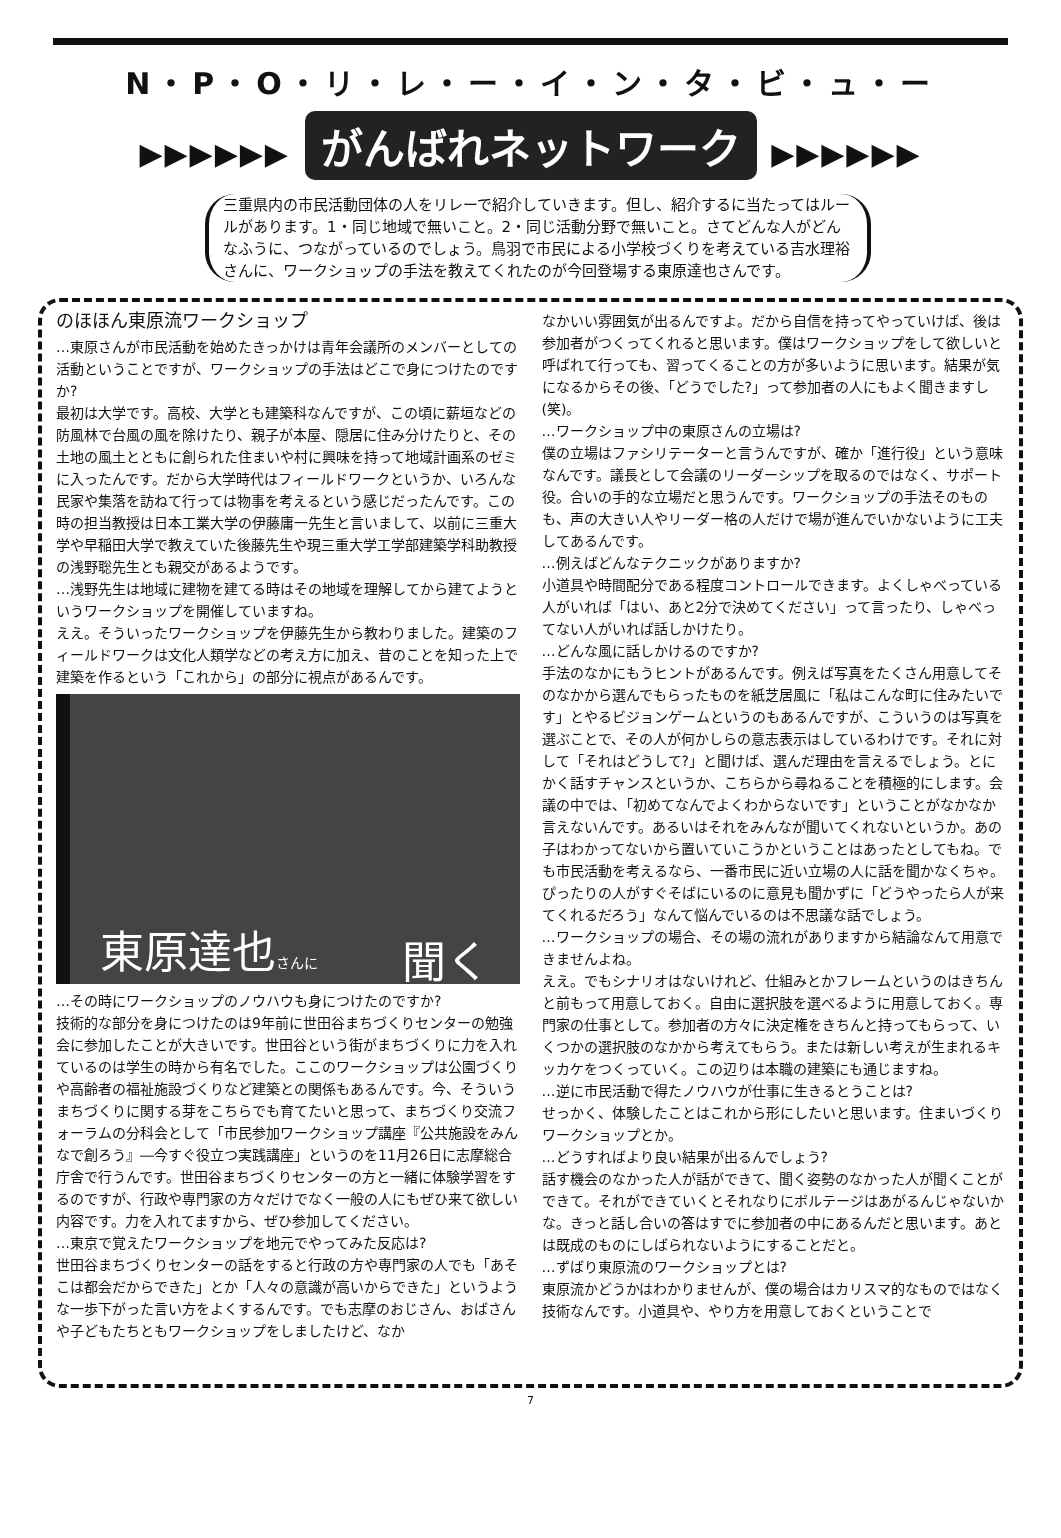N・P・O・リ・レ・ー・イ・ン・タ・ビ・ュ・ー
▶▶▶▶▶▶ がんばれネットワーク ▶▶▶▶▶▶
三重県内の市民活動団体の人をリレーで紹介していきます。但し、紹介するに当たってはルールがあります。1・同じ地域で無いこと。2・同じ活動分野で無いこと。さてどんな人がどんなふうに、つながっているのでしょう。鳥羽で市民による小学校づくりを考えている吉水理裕さんに、ワークショップの手法を教えてくれたのが今回登場する東原達也さんです。
のほほん東原流ワークショップ
…東原さんが市民活動を始めたきっかけは青年会議所のメンバーとしての活動ということですが、ワークショップの手法はどこで身につけたのですか?
最初は大学です。高校、大学とも建築科なんですが、この頃に薪垣などの防風林で台風の風を除けたり、親子が本屋、隠居に住み分けたりと、その土地の風土とともに創られた住まいや村に興味を持って地域計画系のゼミに入ったんです。だから大学時代はフィールドワークというか、いろんな民家や集落を訪ねて行っては物事を考えるという感じだったんです。この時の担当教授は日本工業大学の伊藤庸一先生と言いまして、以前に三重大学や早稲田大学で教えていた後藤先生や現三重大学工学部建築学科助教授の浅野聡先生とも親交があるようです。
…浅野先生は地域に建物を建てる時はその地域を理解してから建てようというワークショップを開催していますね。
ええ。そういったワークショップを伊藤先生から教わりました。建築のフィールドワークは文化人類学などの考え方に加え、昔のことを知った上で建築を作るという「これから」の部分に視点があるんです。
東原達也さんに 聞く
…その時にワークショップのノウハウも身につけたのですか?
技術的な部分を身につけたのは9年前に世田谷まちづくりセンターの勉強会に参加したことが大きいです。世田谷という街がまちづくりに力を入れているのは学生の時から有名でした。ここのワークショップは公園づくりや高齢者の福祉施設づくりなど建築との関係もあるんです。今、そういうまちづくりに関する芽をこちらでも育てたいと思って、まちづくり交流フォーラムの分科会として「市民参加ワークショップ講座『公共施設をみんなで創ろう』―今すぐ役立つ実践講座」というのを11月26日に志摩総合庁舎で行うんです。世田谷まちづくりセンターの方と一緒に体験学習をするのですが、行政や専門家の方々だけでなく一般の人にもぜひ来て欲しい内容です。力を入れてますから、ぜひ参加してください。
…東京で覚えたワークショップを地元でやってみた反応は?
世田谷まちづくりセンターの話をすると行政の方や専門家の人でも「あそこは都会だからできた」とか「人々の意識が高いからできた」というような一歩下がった言い方をよくするんです。でも志摩のおじさん、おばさんや子どもたちともワークショップをしましたけど、なか
なかいい雰囲気が出るんですよ。だから自信を持ってやっていけば、後は参加者がつくってくれると思います。僕はワークショップをして欲しいと呼ばれて行っても、習ってくることの方が多いように思います。結果が気になるからその後、「どうでした?」って参加者の人にもよく聞きますし(笑)。
…ワークショップ中の東原さんの立場は?
僕の立場はファシリテーターと言うんですが、確か「進行役」という意味なんです。議長として会議のリーダーシップを取るのではなく、サポート役。合いの手的な立場だと思うんです。ワークショップの手法そのものも、声の大きい人やリーダー格の人だけで場が進んでいかないように工夫してあるんです。
…例えばどんなテクニックがありますか?
小道具や時間配分である程度コントロールできます。よくしゃべっている人がいれば「はい、あと2分で決めてください」って言ったり、しゃべってない人がいれば話しかけたり。
…どんな風に話しかけるのですか?
手法のなかにもうヒントがあるんです。例えば写真をたくさん用意してそのなかから選んでもらったものを紙芝居風に「私はこんな町に住みたいです」とやるビジョンゲームというのもあるんですが、こういうのは写真を選ぶことで、その人が何かしらの意志表示はしているわけです。それに対して「それはどうして?」と聞けば、選んだ理由を言えるでしょう。とにかく話すチャンスというか、こちらから尋ねることを積極的にします。会議の中では、「初めてなんでよくわからないです」ということがなかなか言えないんです。あるいはそれをみんなが聞いてくれないというか。あの子はわかってないから置いていこうかということはあったとしてもね。でも市民活動を考えるなら、一番市民に近い立場の人に話を聞かなくちゃ。ぴったりの人がすぐそばにいるのに意見も聞かずに「どうやったら人が来てくれるだろう」なんて悩んでいるのは不思議な話でしょう。
…ワークショップの場合、その場の流れがありますから結論なんて用意できませんよね。
ええ。でもシナリオはないけれど、仕組みとかフレームというのはきちんと前もって用意しておく。自由に選択肢を選べるように用意しておく。専門家の仕事として。参加者の方々に決定権をきちんと持ってもらって、いくつかの選択肢のなかから考えてもらう。または新しい考えが生まれるキッカケをつくっていく。この辺りは本職の建築にも通じますね。
…逆に市民活動で得たノウハウが仕事に生きるとうことは?
せっかく、体験したことはこれから形にしたいと思います。住まいづくりワークショップとか。
…どうすればより良い結果が出るんでしょう?
話す機会のなかった人が話ができて、聞く姿勢のなかった人が聞くことができて。それができていくとそれなりにボルテージはあがるんじゃないかな。きっと話し合いの答はすでに参加者の中にあるんだと思います。あとは既成のものにしばられないようにすることだと。
…ずばり東原流のワークショップとは?
東原流かどうかはわかりませんが、僕の場合はカリスマ的なものではなく技術なんです。小道具や、やり方を用意しておくということで
7